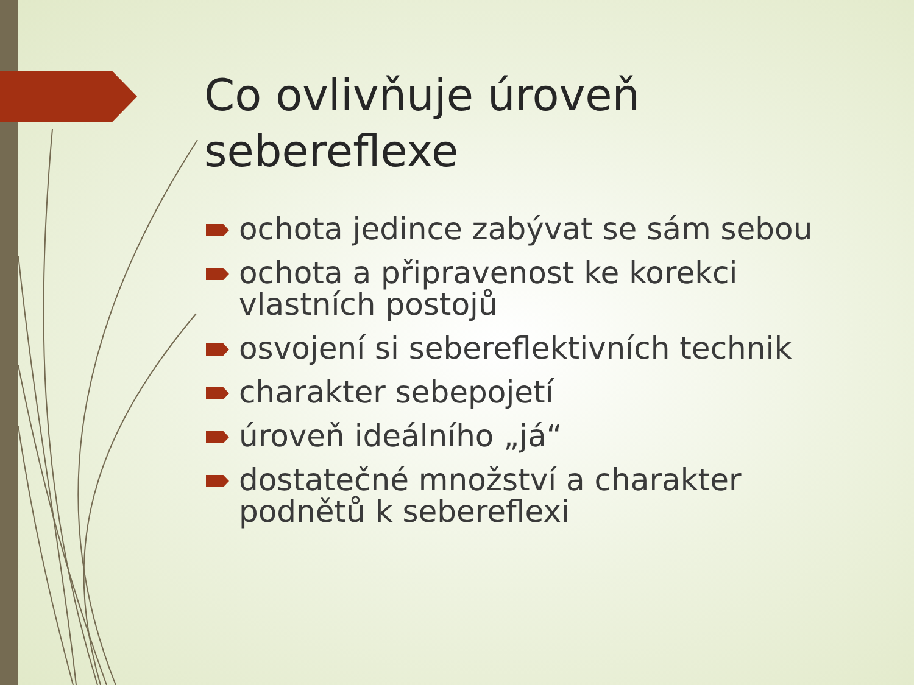Co ovlivňuje úroveň sebereflexe
ochota jedince zabývat se sám sebou
ochota a připravenost ke korekci vlastních postojů
osvojení si sebereflektivních technik
charakter sebepojetí
úroveň ideálního „já“
dostatečné množství a charakter podnětů k sebereflexi